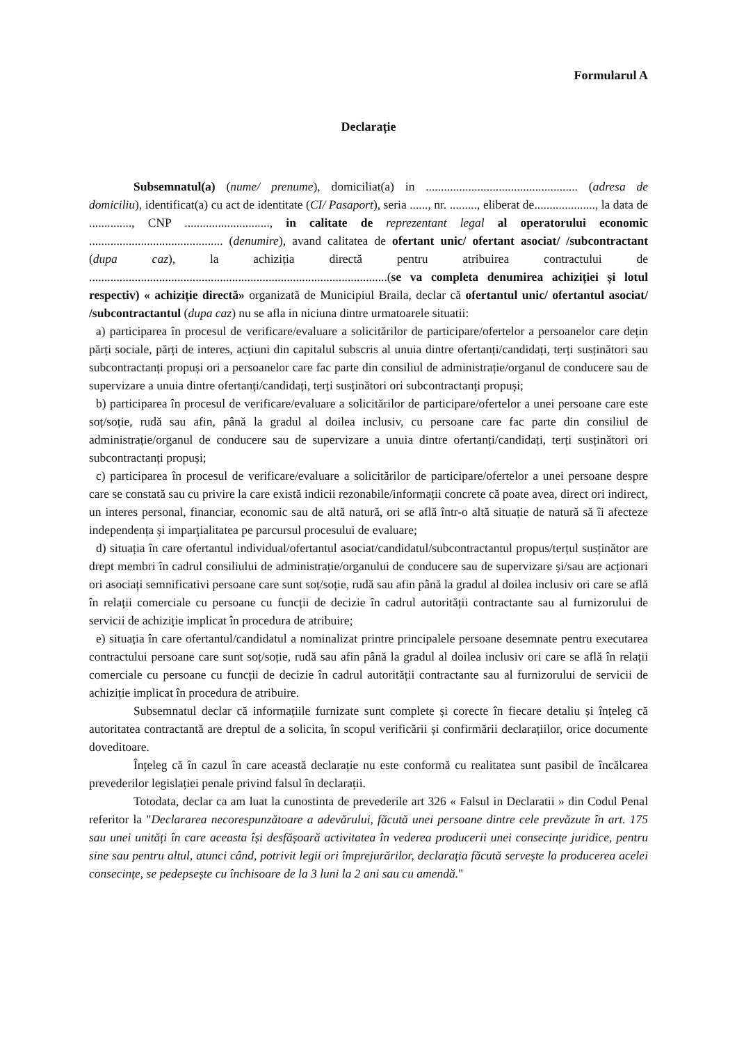Formularul A
Declarație
Subsemnatul(a) (nume/ prenume), domiciliat(a) in .................................................. (adresa de domiciliu), identificat(a) cu act de identitate (CI/ Pasaport), seria ......, nr. ........., eliberat de...................., la data de .............., CNP ............................, in calitate de reprezentant legal al operatorului economic ............................................ (denumire), avand calitatea de ofertant unic/ ofertant asociat/ /subcontractant (dupa caz), la achiziția directă pentru atribuirea contractului de ..................................................................................................(se va completa denumirea achiziției și lotul respectiv) « achiziție directă» organizată de Municipiul Braila, declar că ofertantul unic/ ofertantul asociat/ /subcontractantul (dupa caz) nu se afla in niciuna dintre urmatoarele situatii:
a) participarea în procesul de verificare/evaluare a solicitărilor de participare/ofertelor a persoanelor care dețin părți sociale, părți de interes, acțiuni din capitalul subscris al unuia dintre ofertanți/candidați, terți susținători sau subcontractanți propuși ori a persoanelor care fac parte din consiliul de administrație/organul de conducere sau de supervizare a unuia dintre ofertanți/candidați, terți susținători ori subcontractanți propuși;
b) participarea în procesul de verificare/evaluare a solicitărilor de participare/ofertelor a unei persoane care este soț/soție, rudă sau afin, până la gradul al doilea inclusiv, cu persoane care fac parte din consiliul de administrație/organul de conducere sau de supervizare a unuia dintre ofertanți/candidați, terți susținători ori subcontractanți propuși;
c) participarea în procesul de verificare/evaluare a solicitărilor de participare/ofertelor a unei persoane despre care se constată sau cu privire la care există indicii rezonabile/informații concrete că poate avea, direct ori indirect, un interes personal, financiar, economic sau de altă natură, ori se află într-o altă situație de natură să îi afecteze independența și imparțialitatea pe parcursul procesului de evaluare;
d) situația în care ofertantul individual/ofertantul asociat/candidatul/subcontractantul propus/terțul susținător are drept membri în cadrul consiliului de administrație/organului de conducere sau de supervizare și/sau are acționari ori asociați semnificativi persoane care sunt soț/soție, rudă sau afin până la gradul al doilea inclusiv ori care se află în relații comerciale cu persoane cu funcții de decizie în cadrul autorității contractante sau al furnizorului de servicii de achiziție implicat în procedura de atribuire;
e) situația în care ofertantul/candidatul a nominalizat printre principalele persoane desemnate pentru executarea contractului persoane care sunt soț/soție, rudă sau afin până la gradul al doilea inclusiv ori care se află în relații comerciale cu persoane cu funcții de decizie în cadrul autorității contractante sau al furnizorului de servicii de achiziție implicat în procedura de atribuire.
Subsemnatul declar că informațiile furnizate sunt complete și corecte în fiecare detaliu și înțeleg că autoritatea contractantă are dreptul de a solicita, în scopul verificării și confirmării declarațiilor, orice documente doveditoare.
Înțeleg că în cazul în care această declarație nu este conformă cu realitatea sunt pasibil de încălcarea prevederilor legislației penale privind falsul în declarații.
Totodata, declar ca am luat la cunostinta de prevederile art 326 « Falsul in Declaratii » din Codul Penal referitor la "Declararea necorespunzătoare a adevărului, făcută unei persoane dintre cele prevăzute în art. 175 sau unei unități în care aceasta își desfășoară activitatea în vederea producerii unei consecințe juridice, pentru sine sau pentru altul, atunci când, potrivit legii ori împrejurărilor, declarația făcută servește la producerea acelei consecințe, se pedepsește cu închisoare de la 3 luni la 2 ani sau cu amendă."